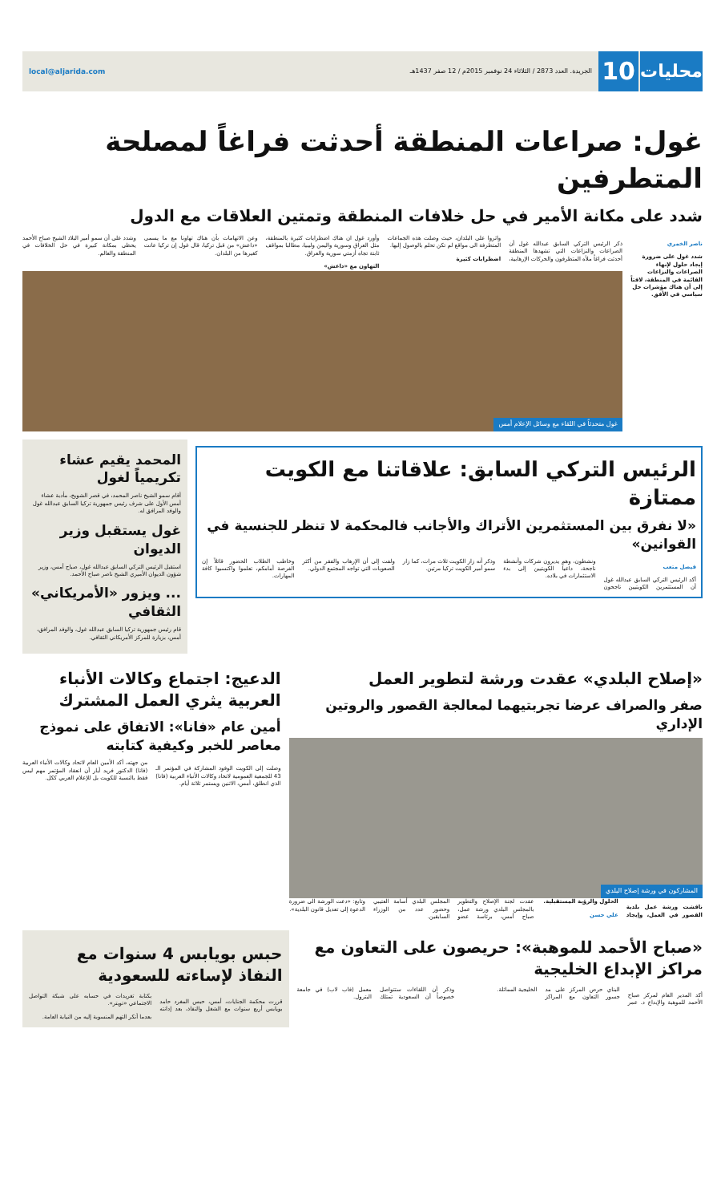محليات
10
الجريدة. العدد 2873 / الثلاثاء 24 نوفمبر 2015م / 12 صفر 1437هـ
local@aljarida.com
غول: صراعات المنطقة أحدثت فراغاً لمصلحة المتطرفين
شدد على مكانة الأمير في حل خلافات المنطقة وتمتين العلاقات مع الدول
ناصر الخمري
شدد غول على ضرورة إيجاد حلول لإنهاء الصراعات والنزاعات القائمة في المنطقة، لافتاً إلى أن هناك مؤشرات حل سياسي في الأفق.
ذكر الرئيس التركي السابق عبدالله غول أن الصراعات والنزاعات التي تشهدها المنطقة أحدثت فراغاً ملأه المتطرفون والحركات الإرهابية، واثروا على البلدان، حيث وصلت هذه الجماعات المتطرفة الى مواقع لم تكن تحلم بالوصول إليها.
اضطرابات كثيرة
وأورد غول ان هناك اضطرابات كثيرة بالمنطقة، مثل العراق وسورية واليمن وليبيا، مطالبا بمواقف ثابتة تجاه أزمتي سورية والعراق.
التهاون مع «داعش»
وعن الاتهامات بأن هناك تهاونا مع ما يسمى «داعش» من قبل تركيا، قال غول إن تركيا عانت كغيرها من البلدان.
وشدد على أن سمو أمير البلاد الشيخ صباح الأحمد يحظى بمكانة كبيرة في حل الخلافات في المنطقة والعالم.
غول متحدثاً في اللقاء مع وسائل الإعلام أمس
الرئيس التركي السابق: علاقاتنا مع الكويت ممتازة
«لا نفرق بين المستثمرين الأتراك والأجانب فالمحكمة لا تنظر للجنسية في القوانين»
فيصل متعب
أكد الرئيس التركي السابق عبدالله غول أن المستثمرين الكويتيين ناجحون ونشطون، وهم يديرون شركات وأنشطة ناجحة، داعياً الكويتيين إلى بدء الاستثمارات في بلاده.
وذكر أنه زار الكويت ثلاث مرات، كما زار سمو أمير الكويت تركيا مرتين.
ولفت إلى أن الإرهاب والفقر من أكثر الصعوبات التي تواجه المجتمع الدولي.
وخاطب الطلاب الحضور قائلاً إن الفرصة أمامكم، تعلموا واكتسبوا كافة المهارات.
المحمد يقيم عشاء تكريمياً لغول
أقام سمو الشيخ ناصر المحمد، في قصر الشويخ، مأدبة عشاء أمس الأول على شرف رئيس جمهورية تركيا السابق عبدالله غول والوفد المرافق له.
غول يستقبل وزير الديوان
استقبل الرئيس التركي السابق عبدالله غول، صباح أمس، وزير شؤون الديوان الأميري الشيخ ناصر صباح الأحمد.
... ويزور «الأمريكاني» الثقافي
قام رئيس جمهورية تركيا السابق عبدالله غول، والوفد المرافق، أمس، بزيارة للمركز الأمريكاني الثقافي.
«إصلاح البلدي» عقدت ورشة لتطوير العمل
صفر والصراف عرضا تجربتيهما لمعالجة القصور والروتين الإداري
المشاركون في ورشة إصلاح البلدي
ناقشت ورشة عمل بلدية القصور في العمل، وإيجاد الحلول والرؤية المستقبلية.
علي حسن
عقدت لجنة الإصلاح والتطوير بالمجلس البلدي ورشة عمل، صباح أمس، برئاسة عضو المجلس البلدي أسامة العتيبي وحضور عدد من الوزراء السابقين.
وتابع: «دعت الورشة الى ضرورة الدعوة إلى تعديل قانون البلدية».
الدعيج: اجتماع وكالات الأنباء العربية يثري العمل المشترك
أمين عام «فانا»: الاتفاق على نموذج معاصر للخبر وكيفية كتابته
وصلت إلى الكويت الوفود المشاركة في المؤتمر الـ 43 للجمعية العمومية لاتحاد وكالات الأنباء العربية (فانا) الذي انطلق، أمس، الاثنين ويستمر ثلاثة أيام.
من جهته، أكد الأمين العام لاتحاد وكالات الأنباء العربية (فانا) الدكتور فريد أيار أن انعقاد المؤتمر مهم ليس فقط بالنسبة للكويت بل للإعلام العربي ككل.
«صباح الأحمد للموهبة»: حريصون على التعاون مع مراكز الإبداع الخليجية
أكد المدير العام لمركز صباح الأحمد للموهبة والإبداع د. عمر البناي حرص المركز على مد جسور التعاون مع المراكز الخليجية المماثلة.
وذكر أن اللقاءات ستتواصل خصوصاً أن السعودية تمتلك معمل (فاب لاب) في جامعة البترول.
حبس بويابس 4 سنوات مع النفاذ لإساءته للسعودية
قررت محكمة الجنايات، أمس، حبس المغرد حامد بويابس أربع سنوات مع الشغل والنفاذ، بعد إدانته بكتابة تغريدات في حسابه على شبكة التواصل الاجتماعي «تويتر».
بعدما أنكر التهم المنسوبة إليه من النيابة العامة.